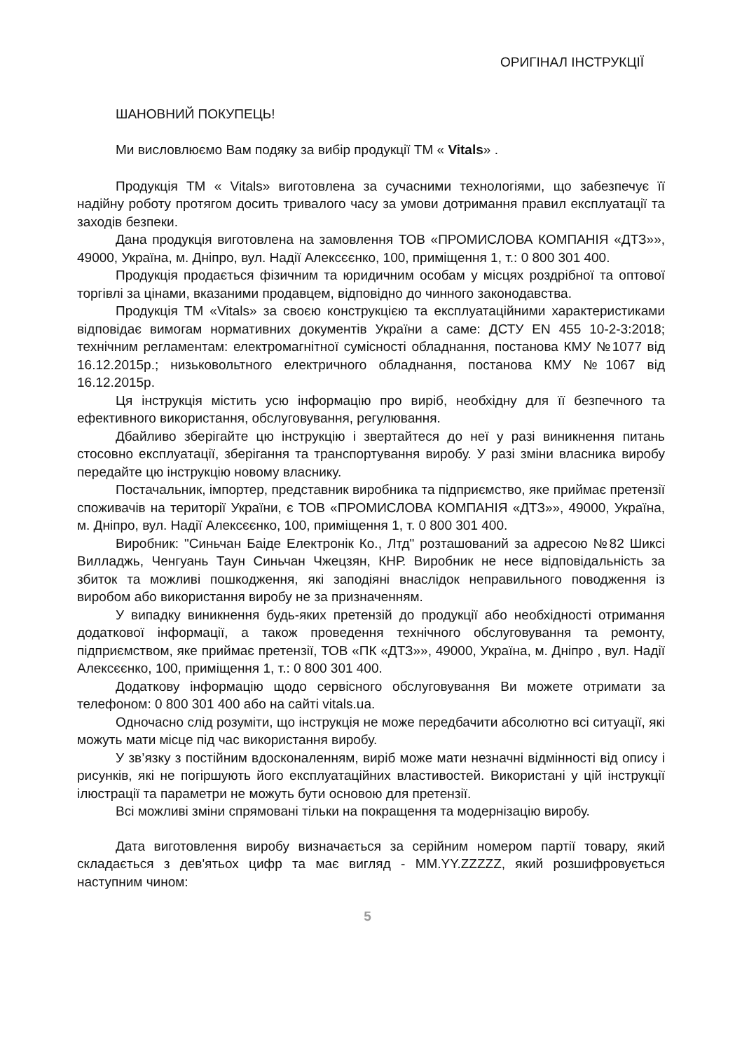ОРИГІНАЛ ІНСТРУКЦІЇ
ШАНОВНИЙ ПОКУПЕЦЬ!
Ми висловлюємо Вам подяку за вибір продукції ТМ « Vitals» .
Продукція ТМ « Vitals» виготовлена за сучасними технологіями, що забезпечує її надійну роботу протягом досить тривалого часу за умови дотримання правил експлуатації та заходів безпеки.
Дана продукція виготовлена на замовлення ТОВ «ПРОМИСЛОВА КОМПАНІЯ «ДТЗ»», 49000, Україна, м. Дніпро, вул. Надії Алексєєнко, 100, приміщення 1, т.: 0 800 301 400.
Продукція продається фізичним та юридичним особам у місцях роздрібної та оптової торгівлі за цінами, вказаними продавцем, відповідно до чинного законодавства.
Продукція ТМ «Vitals» за своєю конструкцією та експлуатаційними характеристиками відповідає вимогам нормативних документів України а саме: ДСТУ EN 455 10-2-3:2018; технічним регламентам: електромагнітної сумісності обладнання, постанова КМУ №1077 від 16.12.2015р.; низьковольтного електричного обладнання, постанова КМУ №1067 від 16.12.2015р.
Ця інструкція містить усю інформацію про виріб, необхідну для її безпечного та ефективного використання, обслуговування, регулювання.
Дбайливо зберігайте цю інструкцію і звертайтеся до неї у разі виникнення питань стосовно експлуатації, зберігання та транспортування виробу. У разі зміни власника виробу передайте цю інструкцію новому власнику.
Постачальник, імпортер, представник виробника та підприємство, яке приймає претензії споживачів на території України, є ТОВ «ПРОМИСЛОВА КОМПАНІЯ «ДТЗ»», 49000, Україна, м. Дніпро, вул. Надії Алексєєнко, 100, приміщення 1, т. 0 800 301 400.
Виробник: "Синьчан Баіде Електронік Ко., Лтд" розташований за адресою №82 Шиксі Вилладжь, Ченгуань Таун Синьчан Чжецзян, КНР. Виробник не несе відповідальність за збиток та можливі пошкодження, які заподіяні внаслідок неправильного поводження із виробом або використання виробу не за призначенням.
У випадку виникнення будь-яких претензій до продукції або необхідності отримання додаткової інформації, а також проведення технічного обслуговування та ремонту, підприємством, яке приймає претензії, ТОВ «ПК «ДТЗ»», 49000, Україна, м. Дніпро , вул. Надії Алексєєнко, 100, приміщення 1, т.: 0 800 301 400.
Додаткову інформацію щодо сервісного обслуговування Ви можете отримати за телефоном: 0 800 301 400 або на сайті vitals.ua.
Одночасно слід розуміти, що інструкція не може передбачити абсолютно всі ситуації, які можуть мати місце під час використання виробу.
У зв’язку з постійним вдосконаленням, виріб може мати незначні відмінності від опису і рисунків, які не погіршують його експлуатаційних властивостей. Використані у цій інструкції ілюстрації та параметри не можуть бути основою для претензії.
Всі можливі зміни спрямовані тільки на покращення та модернізацію виробу.
Дата виготовлення виробу визначається за серійним номером партії товару, який складається з дев'ятьох цифр та має вигляд - MM.YY.ZZZZZ, який розшифровується наступним чином:
5